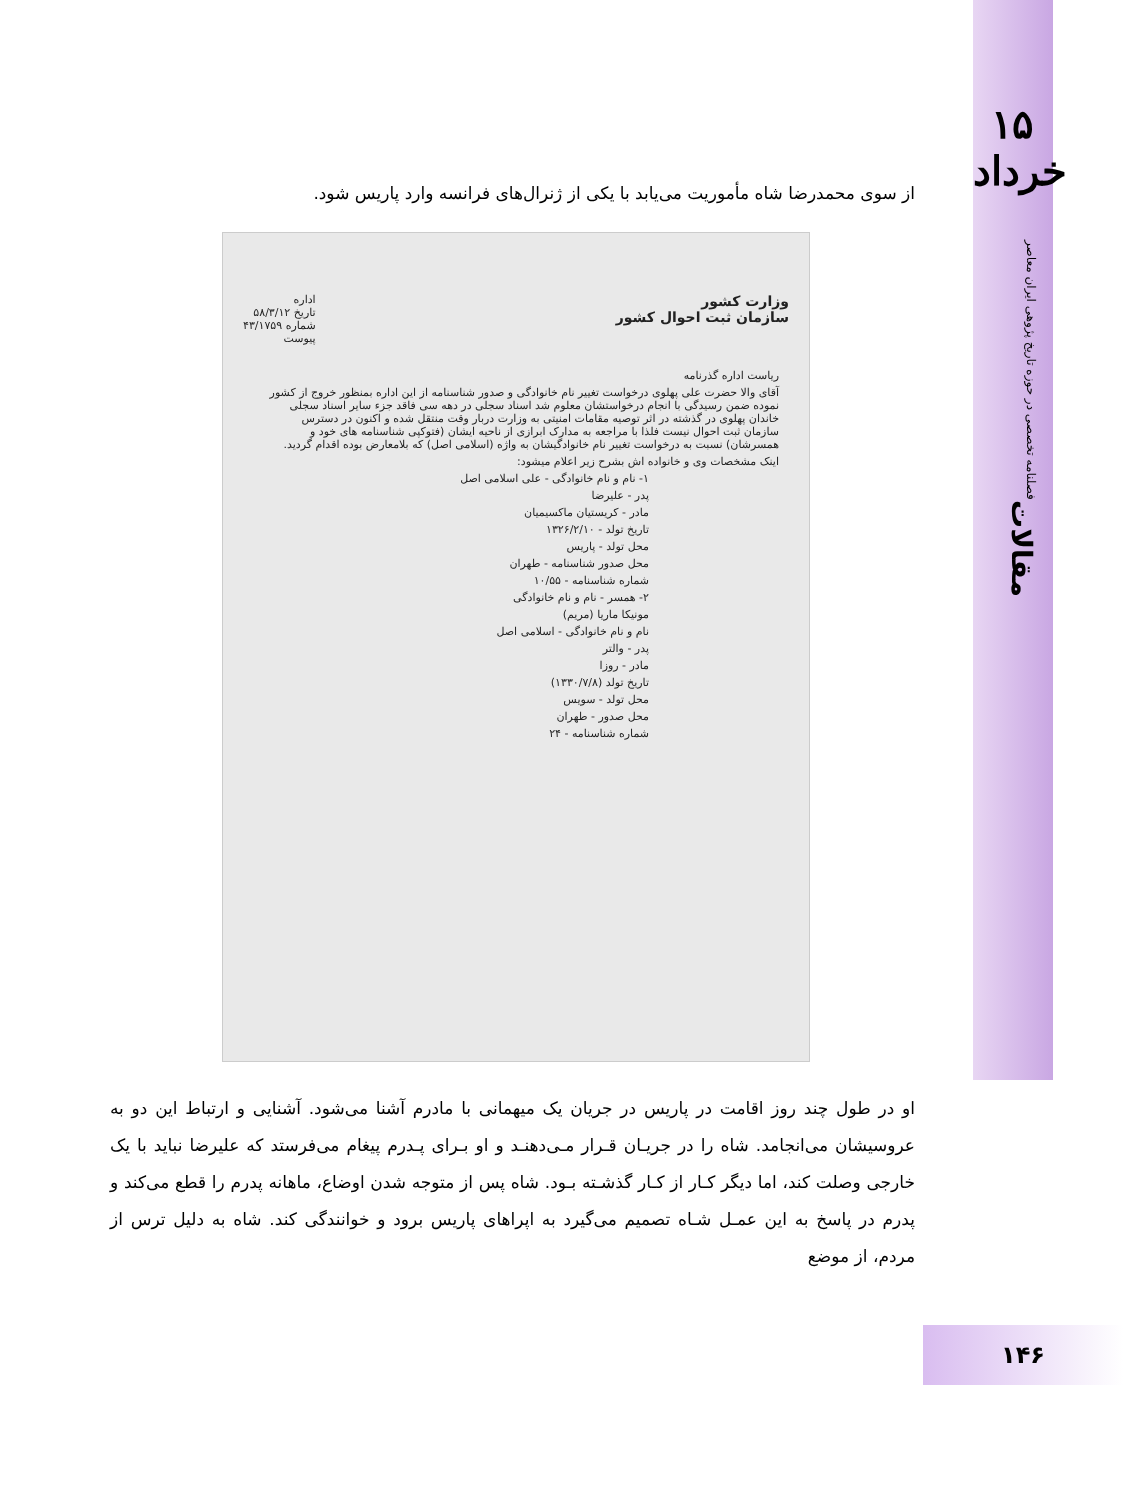از سوی محمدرضا شاه مأموریت می‌یابد با یکی از ژنرال‌های فرانسه وارد پاریس شود.
وزارت کشور
سازمان ثبت احوال کشور
اداره
تاریخ ۵۸/۳/۱۲
شماره ۴۳/۱۷۵۹
پیوست
ریاست اداره گذرنامه
آقای والا حضرت علی پهلوی درخواست تغییر نام خانوادگی و صدور شناسنامه از این اداره بمنظور خروج از کشور نموده ضمن رسیدگی با انجام درخواستشان معلوم شد اسناد سجلی در دهه سی فاقد جزء سایر اسناد سجلی خاندان پهلوی در گذشته در اثر توصیه مقامات امنیتی به وزارت دربار وقت منتقل شده و اکنون در دسترس سازمان ثبت احوال نیست فلذا با مراجعه به مدارک ابرازی از ناحیه ایشان (فتوکپی شناسنامه های خود و همسرشان) نسبت به درخواست تغییر نام خانوادگیشان به واژه (اسلامی اصل) که بلامعارض بوده اقدام گردید.
اینک مشخصات وی و خانواده اش بشرح زیر اعلام میشود:
۱- نام و نام خانوادگی - علی اسلامی اصل
پدر - علیرضا
مادر - کریستیان ماکسیمیان
تاریخ تولد - ۱۳۲۶/۲/۱۰
محل تولد - پاریس
محل صدور شناسنامه - طهران
شماره شناسنامه - ۱۰/۵۵
۲- همسر - نام و نام خانوادگی
مونیکا ماریا (مریم)
نام و نام خانوادگی - اسلامی اصل
پدر - والتر
مادر - روزا
تاریخ تولد (۱۳۳۰/۷/۸)
محل تولد - سویس
محل صدور - طهران
شماره شناسنامه - ۲۴
او در طول چند روز اقامت در پاریس در جریان یک میهمانی با مادرم آشنا می‌شود. آشنایی و ارتباط این دو به عروسیشان می‌انجامد. شاه را در جریـان قـرار مـی‌دهنـد و او بـرای پـدرم پیغام می‌فرستد که علیرضا نباید با یک خارجی وصلت کند، اما دیگر کـار از کـار گذشـته بـود. شاه پس از متوجه شدن اوضاع، ماهانه پدرم را قطع می‌کند و پدرم در پاسخ به این عمـل شـاه تصمیم می‌گیرد به اپراهای پاریس برود و خوانندگی کند. شاه به دلیل ترس از مردم، از موضع
۱۵
خرداد
فصلنامه تخصصی در حوزه تاریخ پژوهی ایران معاصر
مقالات
۱۴۶